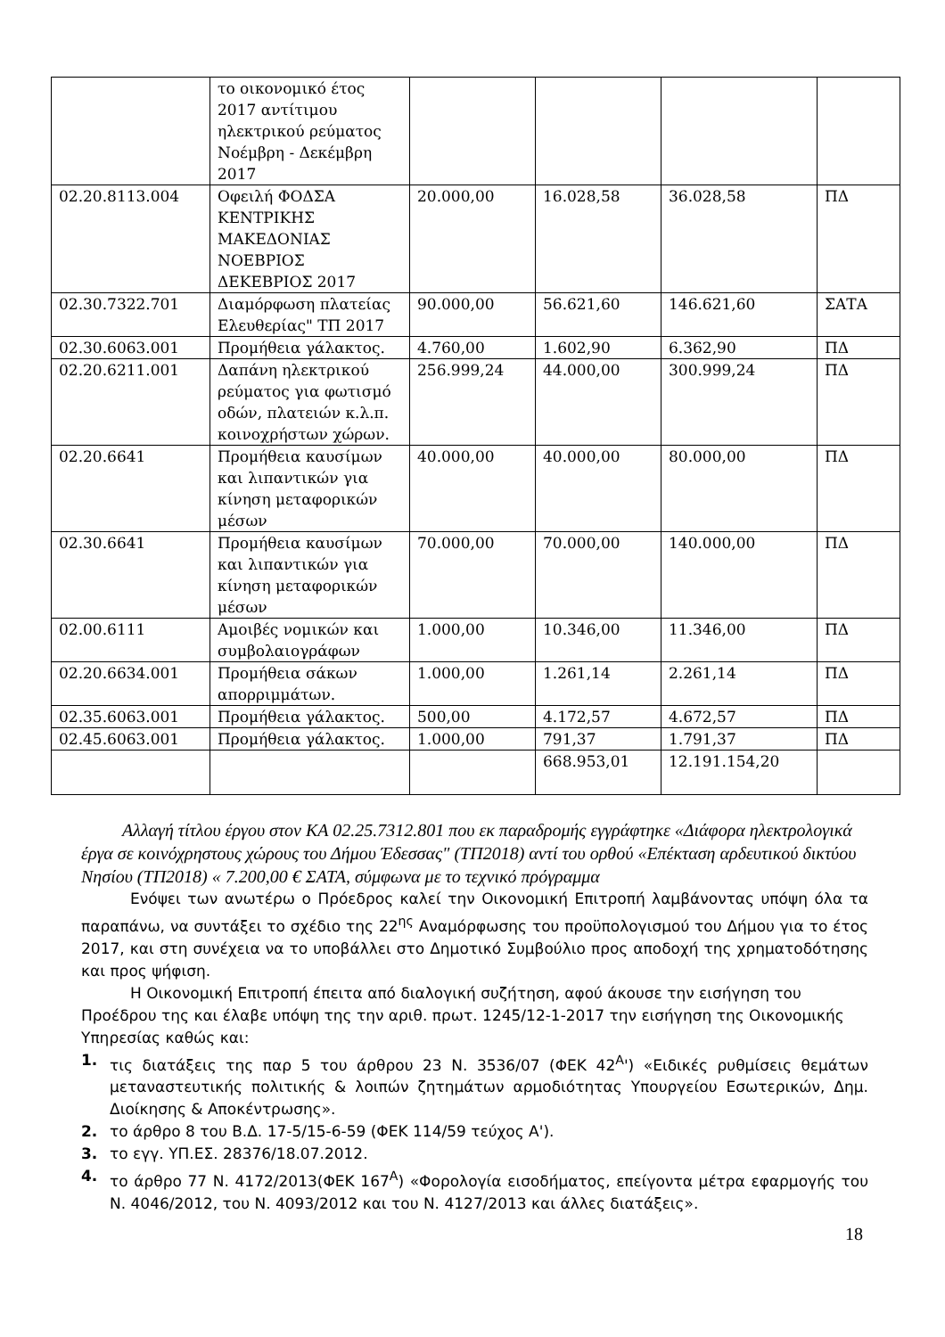| | το οικονομικό έτος 2017 αντίτιμου ηλεκτρικού ρεύματος Νοέμβρη - Δεκέμβρη 2017 | | | | |
| 02.20.8113.004 | Οφειλή ΦΟΔΣΑ ΚΕΝΤΡΙΚΗΣ ΜΑΚΕΔΟΝΙΑΣ ΝΟΕΒΡΙΟΣ ΔΕΚΕΒΡΙΟΣ 2017 | 20.000,00 | 16.028,58 | 36.028,58 | ΠΔ |
| 02.30.7322.701 | Διαμόρφωση πλατείας Ελευθερίας" ΤΠ 2017 | 90.000,00 | 56.621,60 | 146.621,60 | ΣΑΤΑ |
| 02.30.6063.001 | Προμήθεια γάλακτος. | 4.760,00 | 1.602,90 | 6.362,90 | ΠΔ |
| 02.20.6211.001 | Δαπάνη ηλεκτρικού ρεύματος για φωτισμό οδών, πλατειών κ.λ.π. κοινοχρήστων χώρων. | 256.999,24 | 44.000,00 | 300.999,24 | ΠΔ |
| 02.20.6641 | Προμήθεια καυσίμων και λιπαντικών για κίνηση μεταφορικών μέσων | 40.000,00 | 40.000,00 | 80.000,00 | ΠΔ |
| 02.30.6641 | Προμήθεια καυσίμων και λιπαντικών για κίνηση μεταφορικών μέσων | 70.000,00 | 70.000,00 | 140.000,00 | ΠΔ |
| 02.00.6111 | Αμοιβές νομικών και συμβολαιογράφων | 1.000,00 | 10.346,00 | 11.346,00 | ΠΔ |
| 02.20.6634.001 | Προμήθεια σάκων απορριμμάτων. | 1.000,00 | 1.261,14 | 2.261,14 | ΠΔ |
| 02.35.6063.001 | Προμήθεια γάλακτος. | 500,00 | 4.172,57 | 4.672,57 | ΠΔ |
| 02.45.6063.001 | Προμήθεια γάλακτος. | 1.000,00 | 791,37 | 1.791,37 | ΠΔ |
| | | | 668.953,01 | 12.191.154,20 | |
Αλλαγή τίτλου έργου στον ΚΑ 02.25.7312.801 που εκ παραδρομής εγγράφτηκε «Διάφορα ηλεκτρολογικά έργα σε κοινόχρηστους χώρους του Δήμου Έδεσσας" (ΤΠ2018) αντί του ορθού «Επέκταση αρδευτικού δικτύου Νησίου (ΤΠ2018) « 7.200,00 € ΣΑΤΑ, σύμφωνα με το τεχνικό πρόγραμμα
Ενόψει των ανωτέρω ο Πρόεδρος καλεί την Οικονομική Επιτροπή λαμβάνοντας υπόψη όλα τα παραπάνω, να συντάξει το σχέδιο της 22<sup>ης</sup> Αναμόρφωσης του προϋπολογισμού του Δήμου για το έτος 2017, και στη συνέχεια να το υποβάλλει στο Δημοτικό Συμβούλιο προς αποδοχή της χρηματοδότησης και προς ψήφιση.
Η Οικονομική Επιτροπή έπειτα από διαλογική συζήτηση, αφού άκουσε την εισήγηση του Προέδρου της και έλαβε υπόψη της την αριθ. πρωτ. 1245/12-1-2017 την εισήγηση της Οικονομικής Υπηρεσίας καθώς και:
1. τις διατάξεις της παρ 5 του άρθρου 23 Ν. 3536/07 (ΦΕΚ 42<sup>Α</sup>') «Ειδικές ρυθμίσεις θεμάτων μεταναστευτικής πολιτικής & λοιπών ζητημάτων αρμοδιότητας Υπουργείου Εσωτερικών, Δημ. Διοίκησης & Αποκέντρωσης».
2. το άρθρο 8 του Β.Δ. 17-5/15-6-59 (ΦΕΚ 114/59 τεύχος Α').
3. το εγγ. ΥΠ.ΕΣ. 28376/18.07.2012.
4. το άρθρο 77 Ν. 4172/2013(ΦΕΚ 167<sup>Α</sup>) «Φορολογία εισοδήματος, επείγοντα μέτρα εφαρμογής του Ν. 4046/2012, του Ν. 4093/2012 και του Ν. 4127/2013 και άλλες διατάξεις».
18